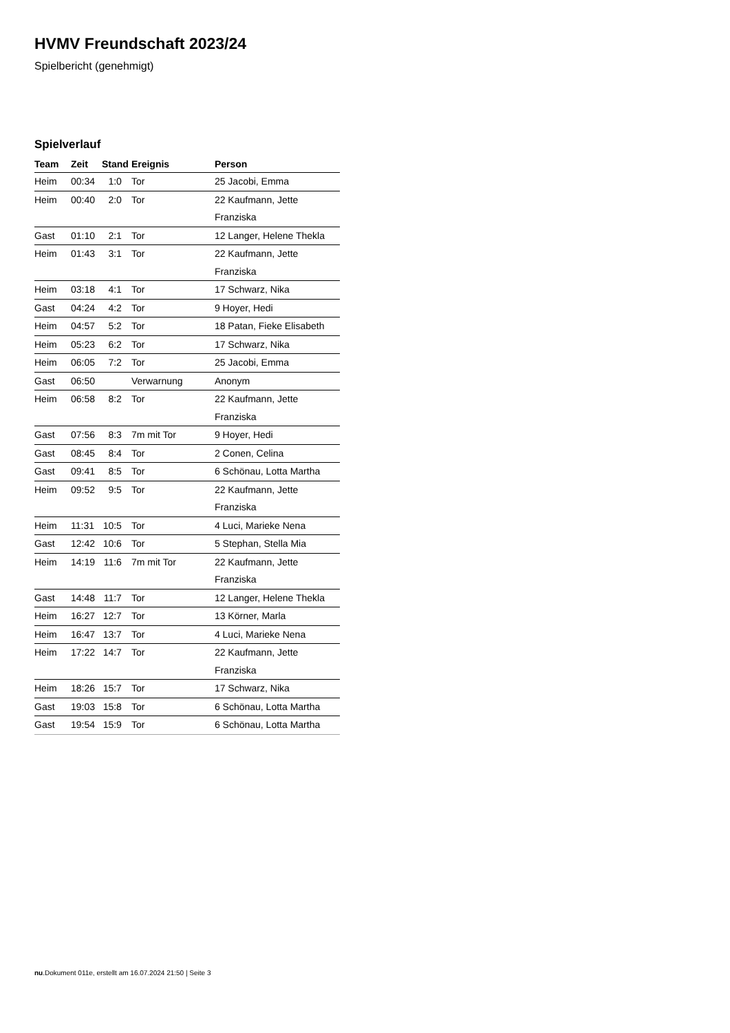HVMV Freundschaft 2023/24
Spielbericht (genehmigt)
Spielverlauf
| Team | Zeit | Stand | Ereignis | Person |
| --- | --- | --- | --- | --- |
| Heim | 00:34 | 1:0 | Tor | 25 Jacobi, Emma |
| Heim | 00:40 | 2:0 | Tor | 22 Kaufmann, Jette Franziska |
| Gast | 01:10 | 2:1 | Tor | 12 Langer, Helene Thekla |
| Heim | 01:43 | 3:1 | Tor | 22 Kaufmann, Jette Franziska |
| Heim | 03:18 | 4:1 | Tor | 17 Schwarz, Nika |
| Gast | 04:24 | 4:2 | Tor | 9 Hoyer, Hedi |
| Heim | 04:57 | 5:2 | Tor | 18 Patan, Fieke Elisabeth |
| Heim | 05:23 | 6:2 | Tor | 17 Schwarz, Nika |
| Heim | 06:05 | 7:2 | Tor | 25 Jacobi, Emma |
| Gast | 06:50 | | Verwarnung | Anonym |
| Heim | 06:58 | 8:2 | Tor | 22 Kaufmann, Jette Franziska |
| Gast | 07:56 | 8:3 | 7m mit Tor | 9 Hoyer, Hedi |
| Gast | 08:45 | 8:4 | Tor | 2 Conen, Celina |
| Gast | 09:41 | 8:5 | Tor | 6 Schönau, Lotta Martha |
| Heim | 09:52 | 9:5 | Tor | 22 Kaufmann, Jette Franziska |
| Heim | 11:31 | 10:5 | Tor | 4 Luci, Marieke Nena |
| Gast | 12:42 | 10:6 | Tor | 5 Stephan, Stella Mia |
| Heim | 14:19 | 11:6 | 7m mit Tor | 22 Kaufmann, Jette Franziska |
| Gast | 14:48 | 11:7 | Tor | 12 Langer, Helene Thekla |
| Heim | 16:27 | 12:7 | Tor | 13 Körner, Marla |
| Heim | 16:47 | 13:7 | Tor | 4 Luci, Marieke Nena |
| Heim | 17:22 | 14:7 | Tor | 22 Kaufmann, Jette Franziska |
| Heim | 18:26 | 15:7 | Tor | 17 Schwarz, Nika |
| Gast | 19:03 | 15:8 | Tor | 6 Schönau, Lotta Martha |
| Gast | 19:54 | 15:9 | Tor | 6 Schönau, Lotta Martha |
nu.Dokument 011e, erstellt am 16.07.2024 21:50 | Seite 3